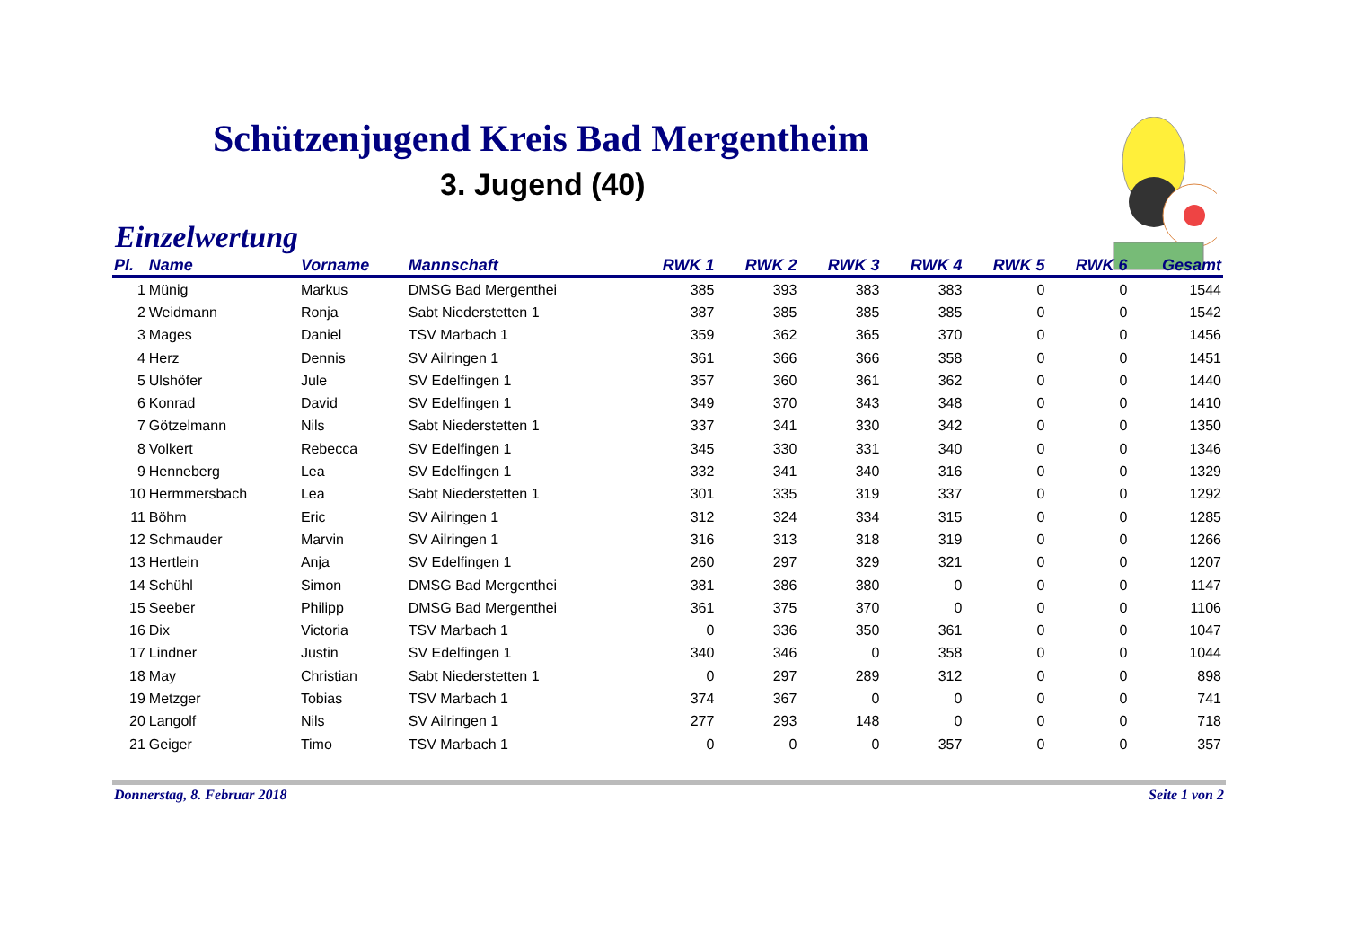Schützenjugend Kreis Bad Mergentheim
3. Jugend (40)
Einzelwertung
| Pl. | Name | Vorname | Mannschaft | RWK 1 | RWK 2 | RWK 3 | RWK 4 | RWK 5 | RWK 6 | Gesamt |
| --- | --- | --- | --- | --- | --- | --- | --- | --- | --- | --- |
| 1 | Münig | Markus | DMSG Bad Mergenthei | 385 | 393 | 383 | 383 | 0 | 0 | 1544 |
| 2 | Weidmann | Ronja | Sabt Niederstetten 1 | 387 | 385 | 385 | 385 | 0 | 0 | 1542 |
| 3 | Mages | Daniel | TSV Marbach 1 | 359 | 362 | 365 | 370 | 0 | 0 | 1456 |
| 4 | Herz | Dennis | SV Ailringen 1 | 361 | 366 | 366 | 358 | 0 | 0 | 1451 |
| 5 | Ulshöfer | Jule | SV Edelfingen 1 | 357 | 360 | 361 | 362 | 0 | 0 | 1440 |
| 6 | Konrad | David | SV Edelfingen 1 | 349 | 370 | 343 | 348 | 0 | 0 | 1410 |
| 7 | Götzelmann | Nils | Sabt Niederstetten 1 | 337 | 341 | 330 | 342 | 0 | 0 | 1350 |
| 8 | Volkert | Rebecca | SV Edelfingen 1 | 345 | 330 | 331 | 340 | 0 | 0 | 1346 |
| 9 | Henneberg | Lea | SV Edelfingen 1 | 332 | 341 | 340 | 316 | 0 | 0 | 1329 |
| 10 | Hermmersbach | Lea | Sabt Niederstetten 1 | 301 | 335 | 319 | 337 | 0 | 0 | 1292 |
| 11 | Böhm | Eric | SV Ailringen 1 | 312 | 324 | 334 | 315 | 0 | 0 | 1285 |
| 12 | Schmauder | Marvin | SV Ailringen 1 | 316 | 313 | 318 | 319 | 0 | 0 | 1266 |
| 13 | Hertlein | Anja | SV Edelfingen 1 | 260 | 297 | 329 | 321 | 0 | 0 | 1207 |
| 14 | Schühl | Simon | DMSG Bad Mergenthei | 381 | 386 | 380 | 0 | 0 | 0 | 1147 |
| 15 | Seeber | Philipp | DMSG Bad Mergenthei | 361 | 375 | 370 | 0 | 0 | 0 | 1106 |
| 16 | Dix | Victoria | TSV Marbach 1 | 0 | 336 | 350 | 361 | 0 | 0 | 1047 |
| 17 | Lindner | Justin | SV Edelfingen 1 | 340 | 346 | 0 | 358 | 0 | 0 | 1044 |
| 18 | May | Christian | Sabt Niederstetten 1 | 0 | 297 | 289 | 312 | 0 | 0 | 898 |
| 19 | Metzger | Tobias | TSV Marbach 1 | 374 | 367 | 0 | 0 | 0 | 0 | 741 |
| 20 | Langolf | Nils | SV Ailringen 1 | 277 | 293 | 148 | 0 | 0 | 0 | 718 |
| 21 | Geiger | Timo | TSV Marbach 1 | 0 | 0 | 0 | 357 | 0 | 0 | 357 |
Donnerstag, 8. Februar 2018 Seite 1 von 2